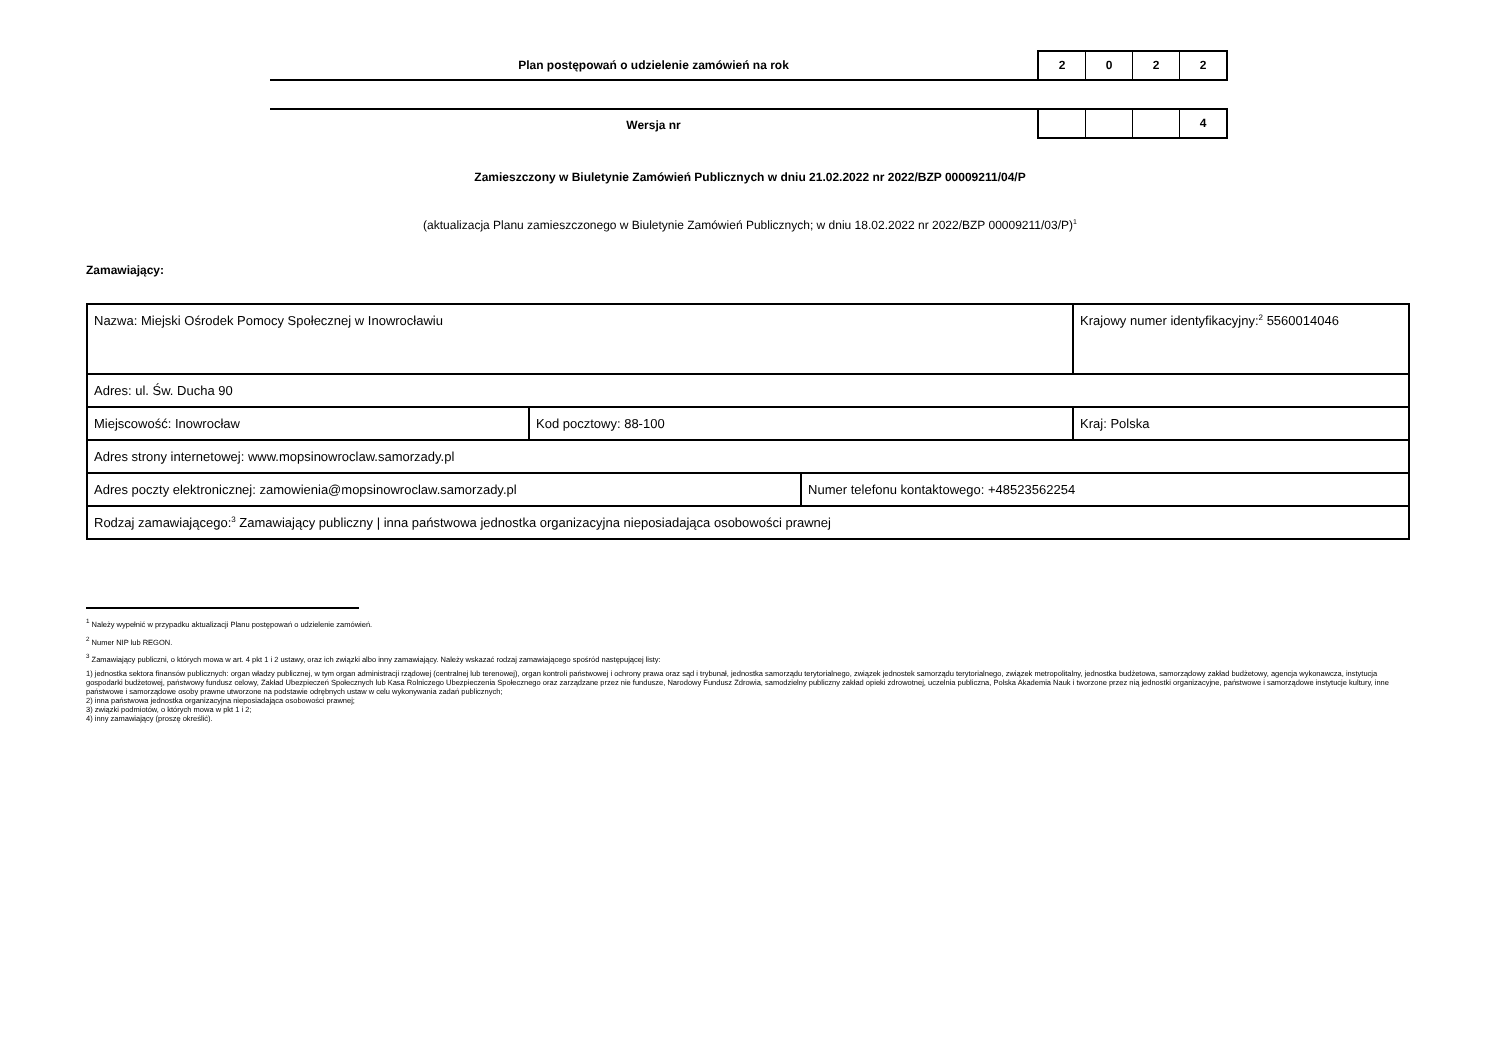Plan postępowań o udzielenie zamówień na rok
2 0 2 2
Wersja nr
4
Zamieszczony w Biuletynie Zamówień Publicznych w dniu 21.02.2022 nr 2022/BZP 00009211/04/P
(aktualizacja Planu zamieszczonego w Biuletynie Zamówień Publicznych; w dniu 18.02.2022 nr 2022/BZP 00009211/03/P)<sup>1</sup>
Zamawiający:
| Nazwa: Miejski Ośrodek Pomocy Społecznej w Inowrocławiu | | | Krajowy numer identyfikacyjny:<sup>2</sup> 5560014046 |
| Adres: ul. Św. Ducha 90 | | | |
| Miejscowość: Inowrocław | Kod pocztowy: 88-100 | | Kraj: Polska |
| Adres strony internetowej: www.mopsinowroclaw.samorzady.pl | | | |
| Adres poczty elektronicznej: zamowienia@mopsinowroclaw.samorzady.pl | | Numer telefonu kontaktowego: +48523562254 | |
| Rodzaj zamawiającego:<sup>3</sup> Zamawiający publiczny / inna państwowa jednostka organizacyjna nieposiadająca osobowości prawnej | | | |
<sup>1</sup> Należy wypełnić w przypadku aktualizacji Planu postępowań o udzielenie zamówień.
<sup>2</sup> Numer NIP lub REGON.
<sup>3</sup> Zamawiający publiczni, o których mowa w art. 4 pkt 1 i 2 ustawy, oraz ich związki albo inny zamawiający. Należy wskazać rodzaj zamawiającego spośród następującej listy:
1) jednostka sektora finansów publicznych: organ władzy publicznej, w tym organ administracji rządowej (centralnej lub terenowej), organ kontroli państwowej i ochrony prawa oraz sąd i trybunał, jednostka samorządu terytorialnego, związek jednostek samorządu terytorialnego, związek metropolitalny, jednostka budżetowa, samorządowy zakład budżetowy, agencja wykonawcza, instytucja gospodarki budżetowej, państwowy fundusz celowy, Zakład Ubezpieczeń Społecznych lub Kasa Rolniczego Ubezpieczenia Społecznego oraz zarządzane przez nie fundusze, Narodowy Fundusz Zdrowia, samodzielny publiczny zakład opieki zdrowotnej, uczelnia publiczna, Polska Akademia Nauk i tworzone przez nią jednostki organizacyjne, państwowe i samorządowe instytucje kultury, inne państwowe i samorządowe osoby prawne utworzone na podstawie odrębnych ustaw w celu wykonywania zadań publicznych;
2) inna państwowa jednostka organizacyjna nieposiadająca osobowości prawnej;
3) związki podmiotów, o których mowa w pkt 1 i 2;
4) inny zamawiający (proszę określić).